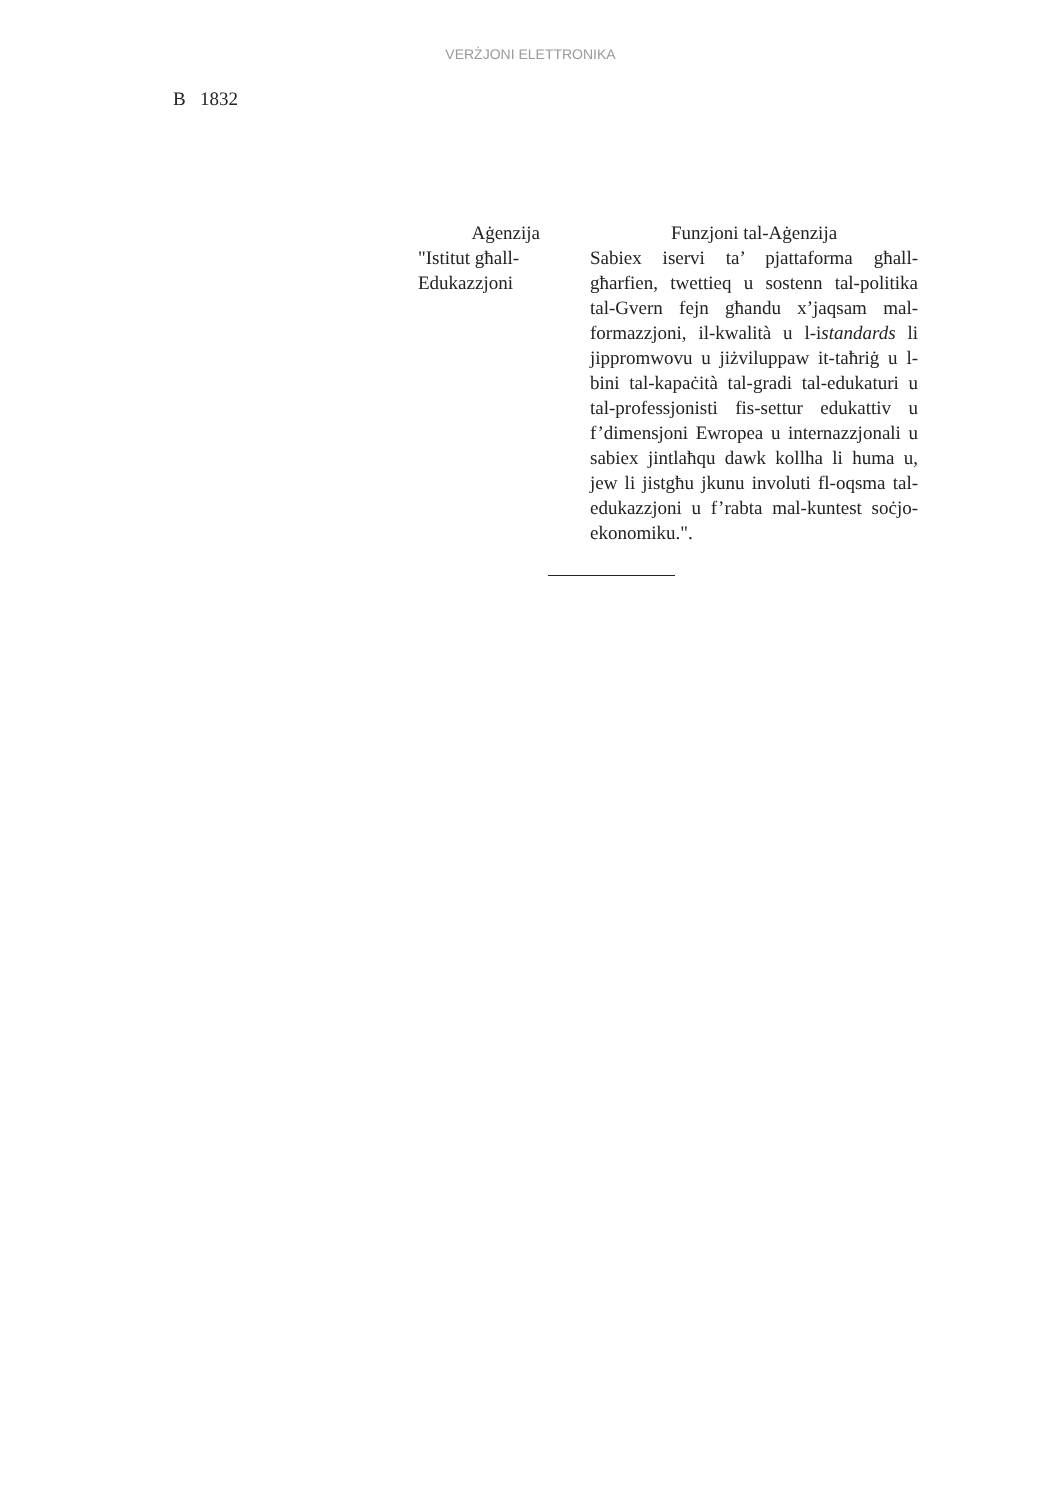VERŻJONI ELETTRONIKA
B 1832
| Aġenzija | Funzjoni tal-Aġenzija |
| --- | --- |
| "Istitut għall-Edukazzjoni | Sabiex iservi ta’ pjattaforma għall-għarfien, twettieq u sostenn tal-politika tal-Gvern fejn għandu x’jaqsam mal-formazzjoni, il-kwalità u l-i standards li jippromwovu u jiżviluppaw it-taħriġ u l-bini tal-kapaċità tal-gradi tal-edukaturi u tal-professjonisti fis-settur edukattiv u f’dimensjoni Ewropea u internazzjonali u sabiex jintlaħqu dawk kollha li huma u, jew li jistgħu jkunu involuti fl-oqsma tal-edukazzjoni u f’rabta mal-kuntest soċjo-ekonomiku.". |